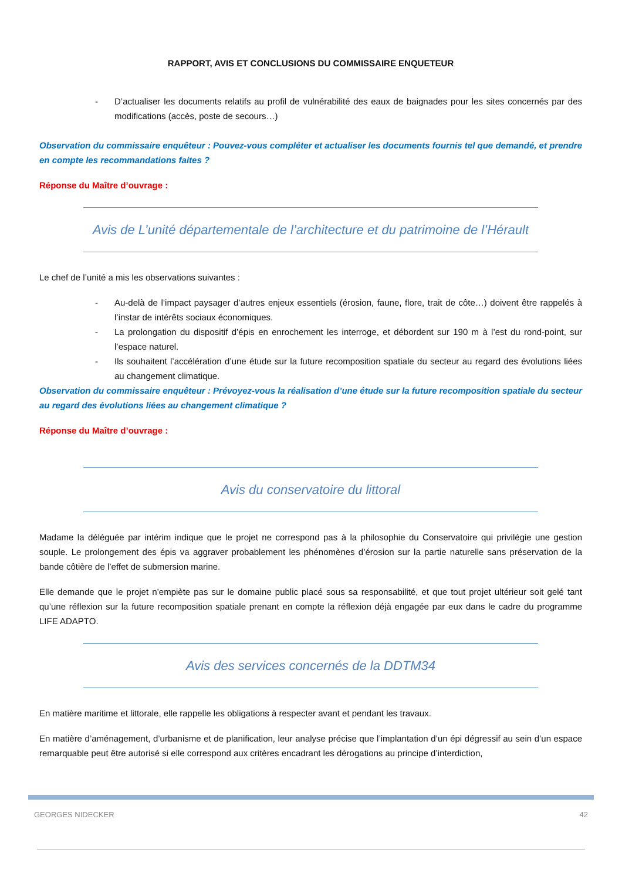RAPPORT, AVIS ET CONCLUSIONS DU COMMISSAIRE ENQUETEUR
- D’actualiser les documents relatifs au profil de vulnérabilité des eaux de baignades pour les sites concernés par des modifications (accès, poste de secours…)
Observation du commissaire enquêteur : Pouvez-vous compléter et actualiser les documents fournis tel que demandé, et prendre en compte les recommandations faites ?
Réponse du Maître d’ouvrage :
Avis de L’unité départementale de l’architecture et du patrimoine de l’Hérault
Le chef de l’unité a mis les observations suivantes :
- Au-delà de l’impact paysager d’autres enjeux essentiels (érosion, faune, flore, trait de côte…) doivent être rappelés à l’instar de intérêts sociaux économiques.
- La prolongation du dispositif d’épis en enrochement les interroge, et débordent sur 190 m à l’est du rond-point, sur l’espace naturel.
- Ils souhaitent l’accélération d’une étude sur la future recomposition spatiale du secteur au regard des évolutions liées au changement climatique.
Observation du commissaire enquêteur : Prévoyez-vous la réalisation d’une étude sur la future recomposition spatiale du secteur au regard des évolutions liées au changement climatique ?
Réponse du Maître d’ouvrage :
Avis du conservatoire du littoral
Madame la déléguée par intérim indique que le projet ne correspond pas à la philosophie du Conservatoire qui privilégie une gestion souple. Le prolongement des épis va aggraver probablement les phénomènes d’érosion sur la partie naturelle sans préservation de la bande côtière de l’effet de submersion marine.
Elle demande que le projet n’empiète pas sur le domaine public placé sous sa responsabilité, et que tout projet ultérieur soit gelé tant qu’une réflexion sur la future recomposition spatiale prenant en compte la réflexion déjà engagée par eux dans le cadre du programme LIFE ADAPTO.
Avis des services concernés de la DDTM34
En matière maritime et littorale, elle rappelle les obligations à respecter avant et pendant les travaux.
En matière d’aménagement, d’urbanisme et de planification, leur analyse précise que l’implantation d’un épi dégressif au sein d’un espace remarquable peut être autorisé si elle correspond aux critères encadrant les dérogations au principe d’interdiction,
GEORGES NIDECKER 42